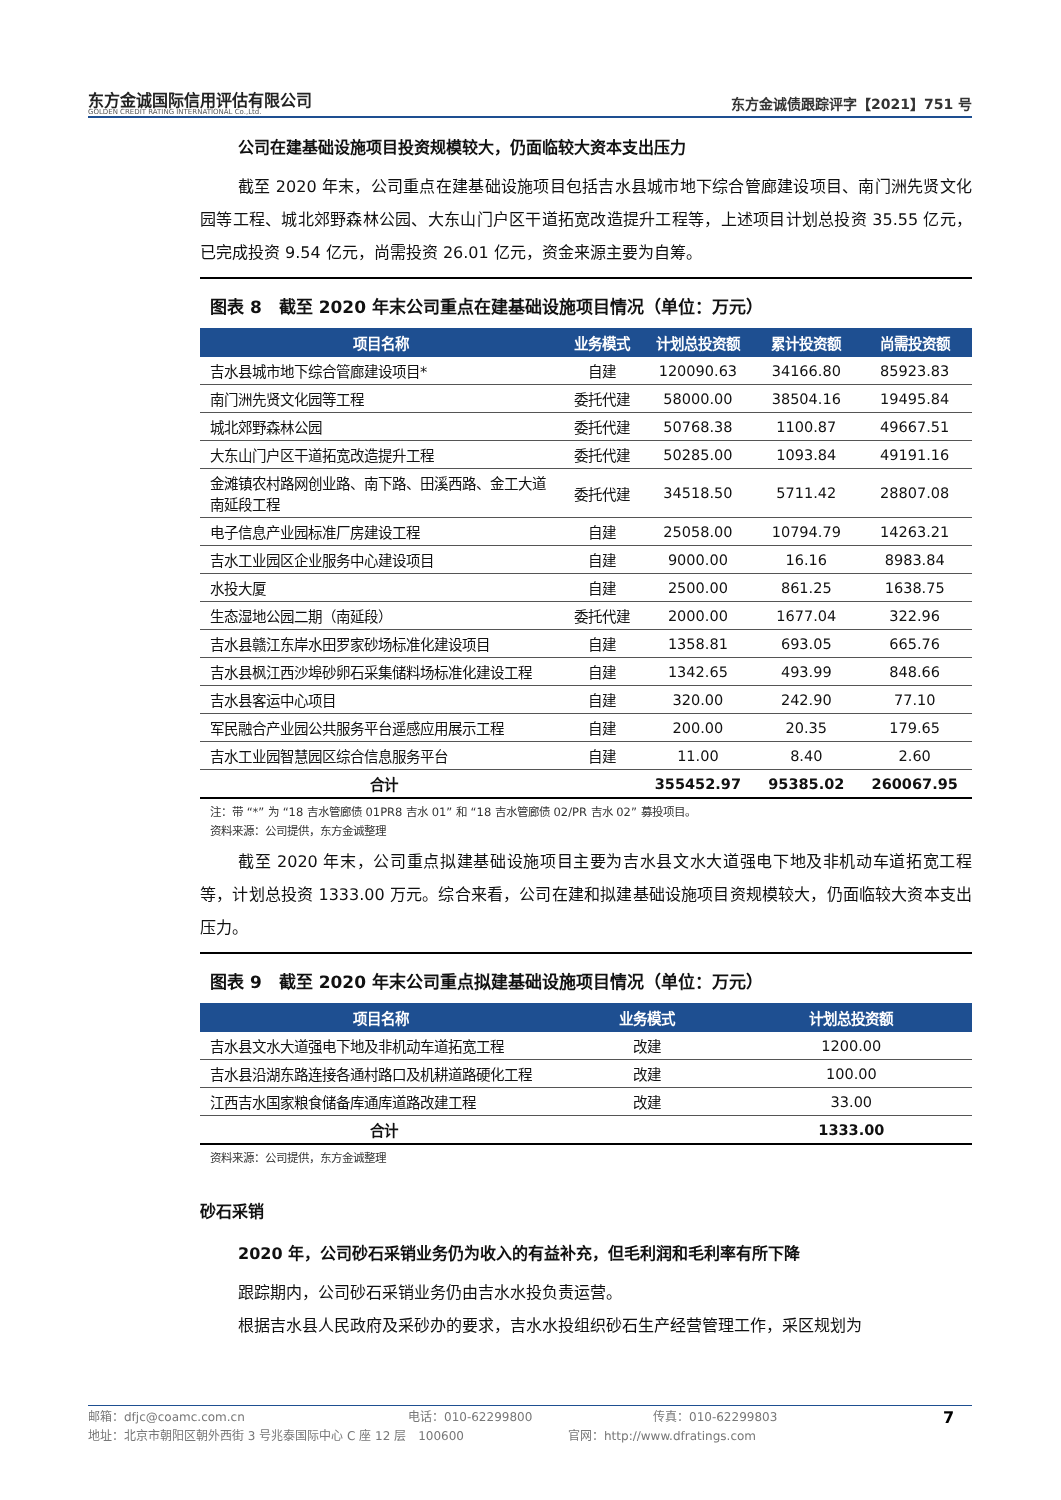东方金诚国际信用评估有限公司
GOLDEN CREDIT RATING INTERNATIONAL Co.,Ltd.
东方金诚债跟踪评字【2021】751 号
公司在建基础设施项目投资规模较大，仍面临较大资本支出压力
截至 2020 年末，公司重点在建基础设施项目包括吉水县城市地下综合管廊建设项目、南门洲先贤文化园等工程、城北郊野森林公园、大东山门户区干道拓宽改造提升工程等，上述项目计划总投资 35.55 亿元，已完成投资 9.54 亿元，尚需投资 26.01 亿元，资金来源主要为自筹。
图表 8　截至 2020 年末公司重点在建基础设施项目情况（单位：万元）
| 项目名称 | 业务模式 | 计划总投资额 | 累计投资额 | 尚需投资额 |
| --- | --- | --- | --- | --- |
| 吉水县城市地下综合管廊建设项目* | 自建 | 120090.63 | 34166.80 | 85923.83 |
| 南门洲先贤文化园等工程 | 委托代建 | 58000.00 | 38504.16 | 19495.84 |
| 城北郊野森林公园 | 委托代建 | 50768.38 | 1100.87 | 49667.51 |
| 大东山门户区干道拓宽改造提升工程 | 委托代建 | 50285.00 | 1093.84 | 49191.16 |
| 金滩镇农村路网创业路、南下路、田溪西路、金工大道南延段工程 | 委托代建 | 34518.50 | 5711.42 | 28807.08 |
| 电子信息产业园标准厂房建设工程 | 自建 | 25058.00 | 10794.79 | 14263.21 |
| 吉水工业园区企业服务中心建设项目 | 自建 | 9000.00 | 16.16 | 8983.84 |
| 水投大厦 | 自建 | 2500.00 | 861.25 | 1638.75 |
| 生态湿地公园二期（南延段） | 委托代建 | 2000.00 | 1677.04 | 322.96 |
| 吉水县赣江东岸水田罗家砂场标准化建设项目 | 自建 | 1358.81 | 693.05 | 665.76 |
| 吉水县枫江西沙埠砂卵石采集储料场标准化建设工程 | 自建 | 1342.65 | 493.99 | 848.66 |
| 吉水县客运中心项目 | 自建 | 320.00 | 242.90 | 77.10 |
| 军民融合产业园公共服务平台遥感应用展示工程 | 自建 | 200.00 | 20.35 | 179.65 |
| 吉水工业园智慧园区综合信息服务平台 | 自建 | 11.00 | 8.40 | 2.60 |
| 合计 | | 355452.97 | 95385.02 | 260067.95 |
注：带 “*” 为 “18 吉水管廊债 01PR8 吉水 01” 和 “18 吉水管廊债 02/PR 吉水 02” 募投项目。
资料来源：公司提供，东方金诚整理
截至 2020 年末，公司重点拟建基础设施项目主要为吉水县文水大道强电下地及非机动车道拓宽工程等，计划总投资 1333.00 万元。综合来看，公司在建和拟建基础设施项目资规模较大，仍面临较大资本支出压力。
图表 9　截至 2020 年末公司重点拟建基础设施项目情况（单位：万元）
| 项目名称 | 业务模式 | 计划总投资额 |
| --- | --- | --- |
| 吉水县文水大道强电下地及非机动车道拓宽工程 | 改建 | 1200.00 |
| 吉水县沿湖东路连接各通村路口及机耕道路硬化工程 | 改建 | 100.00 |
| 江西吉水国家粮食储备库通库道路改建工程 | 改建 | 33.00 |
| 合计 | | 1333.00 |
资料来源：公司提供，东方金诚整理
砂石采销
2020 年，公司砂石采销业务仍为收入的有益补充，但毛利润和毛利率有所下降
跟踪期内，公司砂石采销业务仍由吉水水投负责运营。
根据吉水县人民政府及采砂办的要求，吉水水投组织砂石生产经营管理工作，采区规划为
邮箱：dfjc@coamc.com.cn 电话：010-62299800 传真：010-62299803 7
地址：北京市朝阳区朝外西街 3 号兆泰国际中心 C 座 12 层　100600 官网：http://www.dfratings.com